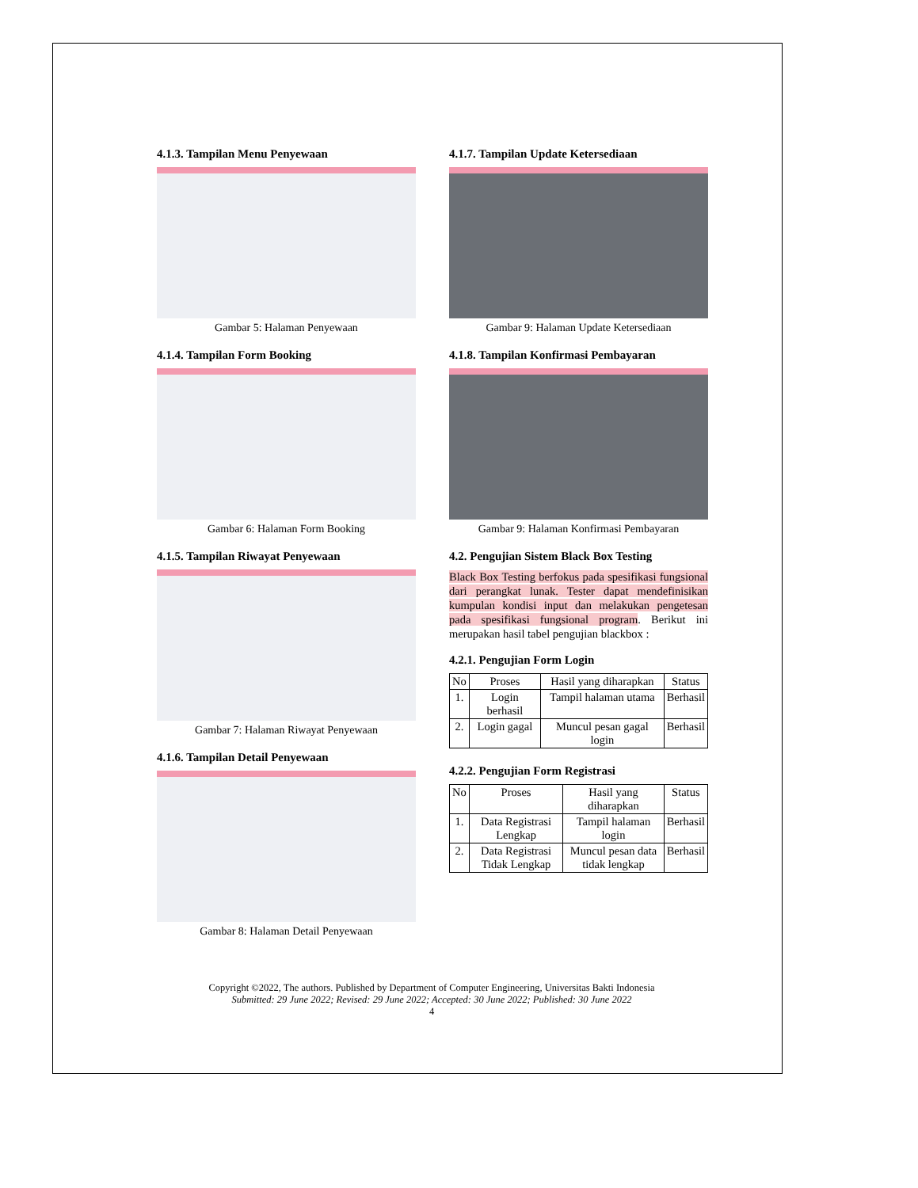4.1.3. Tampilan Menu Penyewaan
Gambar 5: Halaman Penyewaan
4.1.4. Tampilan Form Booking
Gambar 6: Halaman Form Booking
4.1.5. Tampilan Riwayat Penyewaan
Gambar 7: Halaman Riwayat Penyewaan
4.1.6. Tampilan Detail Penyewaan
Gambar 8: Halaman Detail Penyewaan
4.1.7. Tampilan Update Ketersediaan
Gambar 9: Halaman Update Ketersediaan
4.1.8. Tampilan Konfirmasi Pembayaran
Gambar 9: Halaman Konfirmasi Pembayaran
4.2. Pengujian Sistem Black Box Testing
Black Box Testing berfokus pada spesifikasi fungsional dari perangkat lunak. Tester dapat mendefinisikan kumpulan kondisi input dan melakukan pengetesan pada spesifikasi fungsional program. Berikut ini merupakan hasil tabel pengujian blackbox :
4.2.1. Pengujian Form Login
| No | Proses | Hasil yang diharapkan | Status |
| --- | --- | --- | --- |
| 1. | Login berhasil | Tampil halaman utama | Berhasil |
| 2. | Login gagal | Muncul pesan gagal login | Berhasil |
4.2.2. Pengujian Form Registrasi
| No | Proses | Hasil yang diharapkan | Status |
| --- | --- | --- | --- |
| 1. | Data Registrasi Lengkap | Tampil halaman login | Berhasil |
| 2. | Data Registrasi Tidak Lengkap | Muncul pesan data tidak lengkap | Berhasil |
Copyright ©2022, The authors. Published by Department of Computer Engineering, Universitas Bakti Indonesia
Submitted: 29 June 2022; Revised: 29 June 2022; Accepted: 30 June 2022; Published: 30 June 2022
4